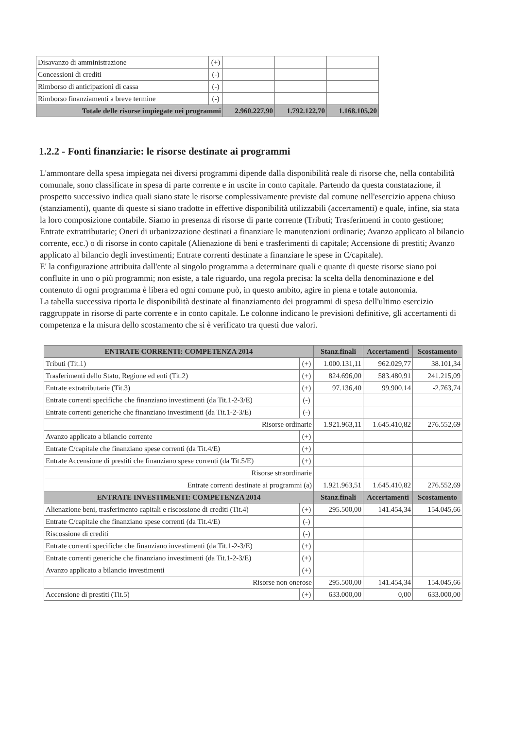| Disavanzo di amministrazione | (+) | | | |
| Concessioni di crediti | (-) | | | |
| Rimborso di anticipazioni di cassa | (-) | | | |
| Rimborso finanziamenti a breve termine | (-) | | | |
| Totale delle risorse impiegate nei programmi | | 2.960.227,90 | 1.792.122,70 | 1.168.105,20 |
1.2.2 - Fonti finanziarie: le risorse destinate ai programmi
L'ammontare della spesa impiegata nei diversi programmi dipende dalla disponibilità reale di risorse che, nella contabilità comunale, sono classificate in spesa di parte corrente e in uscite in conto capitale. Partendo da questa constatazione, il prospetto successivo indica quali siano state le risorse complessivamente previste dal comune nell'esercizio appena chiuso (stanziamenti), quante di queste si siano tradotte in effettive disponibilità utilizzabili (accertamenti) e quale, infine, sia stata la loro composizione contabile. Siamo in presenza di risorse di parte corrente (Tributi; Trasferimenti in conto gestione; Entrate extratributarie; Oneri di urbanizzazione destinati a finanziare le manutenzioni ordinarie; Avanzo applicato al bilancio corrente, ecc.) o di risorse in conto capitale (Alienazione di beni e trasferimenti di capitale; Accensione di prestiti; Avanzo applicato al bilancio degli investimenti; Entrate correnti destinate a finanziare le spese in C/capitale).
E' la configurazione attribuita dall'ente al singolo programma a determinare quali e quante di queste risorse siano poi confluite in uno o più programmi; non esiste, a tale riguardo, una regola precisa: la scelta della denominazione e del contenuto di ogni programma è libera ed ogni comune può, in questo ambito, agire in piena e totale autonomia.
La tabella successiva riporta le disponibilità destinate al finanziamento dei programmi di spesa dell'ultimo esercizio raggruppate in risorse di parte corrente e in conto capitale. Le colonne indicano le previsioni definitive, gli accertamenti di competenza e la misura dello scostamento che si è verificato tra questi due valori.
| ENTRATE CORRENTI: COMPETENZA 2014 | | Stanz.finali | Accertamenti | Scostamento |
| --- | --- | --- | --- | --- |
| Tributi (Tit.1) | (+) | 1.000.131,11 | 962.029,77 | 38.101,34 |
| Trasferimenti dello Stato, Regione ed enti (Tit.2) | (+) | 824.696,00 | 583.480,91 | 241.215,09 |
| Entrate extratributarie (Tit.3) | (+) | 97.136,40 | 99.900,14 | -2.763,74 |
| Entrate correnti specifiche che finanziano investimenti (da Tit.1-2-3/E) | (-) | | | |
| Entrate correnti generiche che finanziano investimenti (da Tit.1-2-3/E) | (-) | | | |
| Risorse ordinarie | | 1.921.963,11 | 1.645.410,82 | 276.552,69 |
| Avanzo applicato a bilancio corrente | (+) | | | |
| Entrate C/capitale che finanziano spese correnti (da Tit.4/E) | (+) | | | |
| Entrate Accensione di prestiti che finanziano spese correnti (da Tit.5/E) | (+) | | | |
| Risorse straordinarie | | | | |
| Entrate correnti destinate ai programmi (a) | | 1.921.963,51 | 1.645.410,82 | 276.552,69 |
| ENTRATE INVESTIMENTI: COMPETENZA 2014 | | Stanz.finali | Accertamenti | Scostamento |
| Alienazione beni, trasferimento capitali e riscossione di crediti (Tit.4) | (+) | 295.500,00 | 141.454,34 | 154.045,66 |
| Entrate C/capitale che finanziano spese correnti (da Tit.4/E) | (-) | | | |
| Riscossione di crediti | (-) | | | |
| Entrate correnti specifiche che finanziano investimenti (da Tit.1-2-3/E) | (+) | | | |
| Entrate correnti generiche che finanziano investimenti (da Tit.1-2-3/E) | (+) | | | |
| Avanzo applicato a bilancio investimenti | (+) | | | |
| Risorse non onerose | | 295.500,00 | 141.454,34 | 154.045,66 |
| Accensione di prestiti (Tit.5) | (+) | 633.000,00 | 0,00 | 633.000,00 |